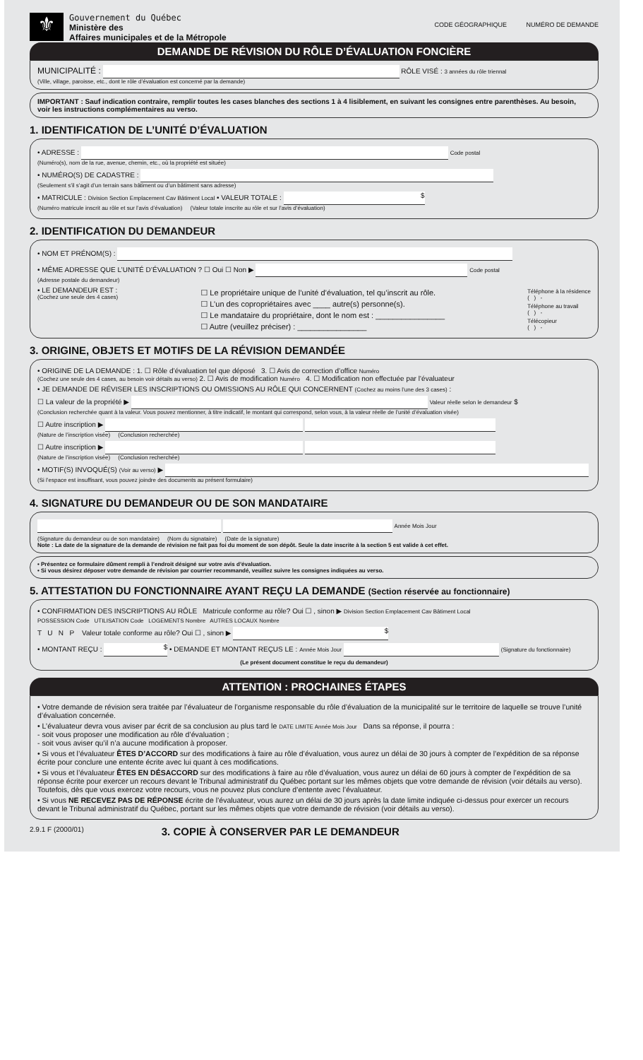⚜
Gouvernement du Québec
Ministère des
Affaires municipales et de la Métropole
CODE GÉOGRAPHIQUE NUMÉRO DE DEMANDE
DEMANDE DE RÉVISION DU RÔLE D’ÉVALUATION FONCIÈRE
MUNICIPALITÉ : RÔLE VISÉ : 3 années du rôle triennal
(Ville, village, paroisse, etc., dont le rôle d’évaluation est concerné par la demande)
IMPORTANT : Sauf indication contraire, remplir toutes les cases blanches des sections 1 à 4 lisiblement, en suivant les consignes entre parenthèses. Au besoin, voir les instructions complémentaires au verso.
1. IDENTIFICATION DE L’UNITÉ D’ÉVALUATION
• ADRESSE : Code postal
(Numéro(s), nom de la rue, avenue, chemin, etc., où la propriété est située)
• NUMÉRO(S) DE CADASTRE :
(Seulement s’il s’agit d’un terrain sans bâtiment ou d’un bâtiment sans adresse)
• MATRICULE : Division Section Emplacement Cav Bâtiment Local • VALEUR TOTALE : $
(Numéro matricule inscrit au rôle et sur l’avis d’évaluation) (Valeur totale inscrite au rôle et sur l’avis d’évaluation)
2. IDENTIFICATION DU DEMANDEUR
• NOM ET PRÉNOM(S) :
• MÊME ADRESSE QUE L’UNITÉ D’ÉVALUATION ? ☐ Oui ☐ Non ▶ Code postal
(Adresse postale du demandeur)
• LE DEMANDEUR EST :
(Cochez une seule des 4 cases)
☐ Le propriétaire unique de l’unité d’évaluation, tel qu’inscrit au rôle.
☐ L’un des copropriétaires avec ____ autre(s) personne(s).
☐ Le mandataire du propriétaire, dont le nom est : ________________
☐ Autre (veuillez préciser) : ________________
Téléphone à la résidence
( ) -
Téléphone au travail
( ) -
Télécopieur
( ) -
3. ORIGINE, OBJETS ET MOTIFS DE LA RÉVISION DEMANDÉE
• ORIGINE DE LA DEMANDE : 1. ☐ Rôle d’évaluation tel que déposé 3. ☐ Avis de correction d’office Numéro
(Cochez une seule des 4 cases, au besoin voir détails au verso) 2. ☐ Avis de modification Numéro 4. ☐ Modification non effectuée par l’évaluateur
• JE DEMANDE DE RÉVISER LES INSCRIPTIONS OU OMISSIONS AU RÔLE QUI CONCERNENT (Cochez au moins l’une des 3 cases) :
☐ La valeur de la propriété ▶ Valeur réelle selon le demandeur $
(Conclusion recherchée quant à la valeur. Vous pouvez mentionner, à titre indicatif, le montant qui correspond, selon vous, à la valeur réelle de l’unité d’évaluation visée)
☐ Autre inscription ▶
(Nature de l’inscription visée) (Conclusion recherchée)
☐ Autre inscription ▶
(Nature de l’inscription visée) (Conclusion recherchée)
• MOTIF(S) INVOQUÉ(S) (Voir au verso) ▶
(Si l’espace est insuffisant, vous pouvez joindre des documents au présent formulaire)
4. SIGNATURE DU DEMANDEUR OU DE SON MANDATAIRE
Année Mois Jour
(Signature du demandeur ou de son mandataire) (Nom du signataire) (Date de la signature)
Note : La date de la signature de la demande de révision ne fait pas foi du moment de son dépôt. Seule la date inscrite à la section 5 est valide à cet effet.
• Présentez ce formulaire dûment rempli à l’endroit désigné sur votre avis d’évaluation.
• Si vous désirez déposer votre demande de révision par courrier recommandé, veuillez suivre les consignes indiquées au verso.
5. ATTESTATION DU FONCTIONNAIRE AYANT REÇU LA DEMANDE (Section réservée au fonctionnaire)
• CONFIRMATION DES INSCRIPTIONS AU RÔLE Matricule conforme au rôle? Oui ☐ , sinon ▶ Division Section Emplacement Cav Bâtiment Local
POSSESSION Code UTILISATION Code LOGEMENTS Nombre AUTRES LOCAUX Nombre
T U N P Valeur totale conforme au rôle? Oui ☐ , sinon ▶ $
• MONTANT REÇU : $ • DEMANDE ET MONTANT REÇUS LE : Année Mois Jour (Signature du fonctionnaire)
(Le présent document constitue le reçu du demandeur)
ATTENTION : PROCHAINES ÉTAPES
• Votre demande de révision sera traitée par l’évaluateur de l’organisme responsable du rôle d’évaluation de la municipalité sur le territoire de laquelle se trouve l’unité d’évaluation concernée.
• L’évaluateur devra vous aviser par écrit de sa conclusion au plus tard le DATE LIMITE Année Mois Jour Dans sa réponse, il pourra :
- soit vous proposer une modification au rôle d’évaluation ;
- soit vous aviser qu’il n’a aucune modification à proposer.
• Si vous et l’évaluateur ÊTES D’ACCORD sur des modifications à faire au rôle d’évaluation, vous aurez un délai de 30 jours à compter de l’expédition de sa réponse écrite pour conclure une entente écrite avec lui quant à ces modifications.
• Si vous et l’évaluateur ÊTES EN DÉSACCORD sur des modifications à faire au rôle d’évaluation, vous aurez un délai de 60 jours à compter de l’expédition de sa réponse écrite pour exercer un recours devant le Tribunal administratif du Québec portant sur les mêmes objets que votre demande de révision (voir détails au verso). Toutefois, dès que vous exercez votre recours, vous ne pouvez plus conclure d’entente avec l’évaluateur.
• Si vous NE RECEVEZ PAS DE RÉPONSE écrite de l’évaluateur, vous aurez un délai de 30 jours après la date limite indiquée ci-dessus pour exercer un recours devant le Tribunal administratif du Québec, portant sur les mêmes objets que votre demande de révision (voir détails au verso).
2.9.1 F (2000/01) 3. COPIE À CONSERVER PAR LE DEMANDEUR